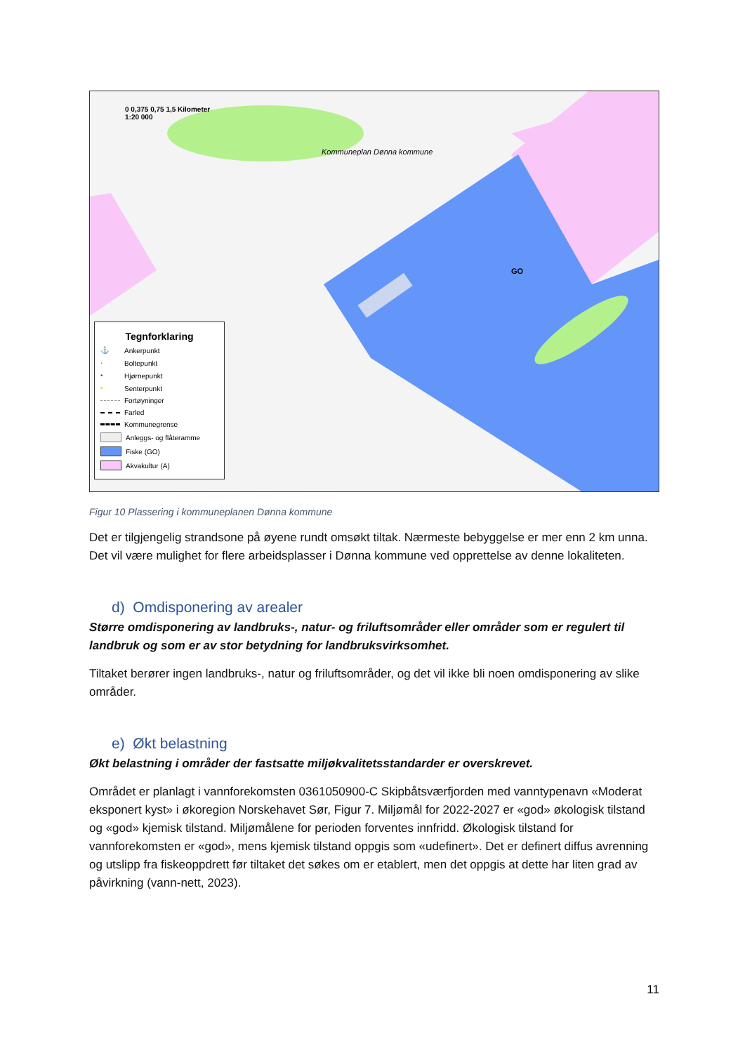0 0,375 0,75 1,5 Kilometer
1:20 000
Kommuneplan Dønna kommune
GO
Tegnforklaring
⚓ Ankerpunkt
· Boltepunkt
• Hjørnepunkt
• Senterpunkt
Fortøyninger
Farled
Kommunegrense
Anleggs- og flåteramme
Fiske (GO)
Akvakultur (A)
Figur 10 Plassering i kommuneplanen Dønna kommune
Det er tilgjengelig strandsone på øyene rundt omsøkt tiltak. Nærmeste bebyggelse er mer enn 2 km unna. Det vil være mulighet for flere arbeidsplasser i Dønna kommune ved opprettelse av denne lokaliteten.
d) Omdisponering av arealer
Større omdisponering av landbruks-, natur- og friluftsområder eller områder som er regulert til landbruk og som er av stor betydning for landbruksvirksomhet.
Tiltaket berører ingen landbruks-, natur og friluftsområder, og det vil ikke bli noen omdisponering av slike områder.
e) Økt belastning
Økt belastning i områder der fastsatte miljøkvalitetsstandarder er overskrevet.
Området er planlagt i vannforekomsten 0361050900-C Skipbåtsværfjorden med vanntypenavn «Moderat eksponert kyst» i økoregion Norskehavet Sør, Figur 7. Miljømål for 2022-2027 er «god» økologisk tilstand og «god» kjemisk tilstand. Miljømålene for perioden forventes innfridd. Økologisk tilstand for vannforekomsten er «god», mens kjemisk tilstand oppgis som «udefinert». Det er definert diffus avrenning og utslipp fra fiskeoppdrett før tiltaket det søkes om er etablert, men det oppgis at dette har liten grad av påvirkning (vann-nett, 2023).
11